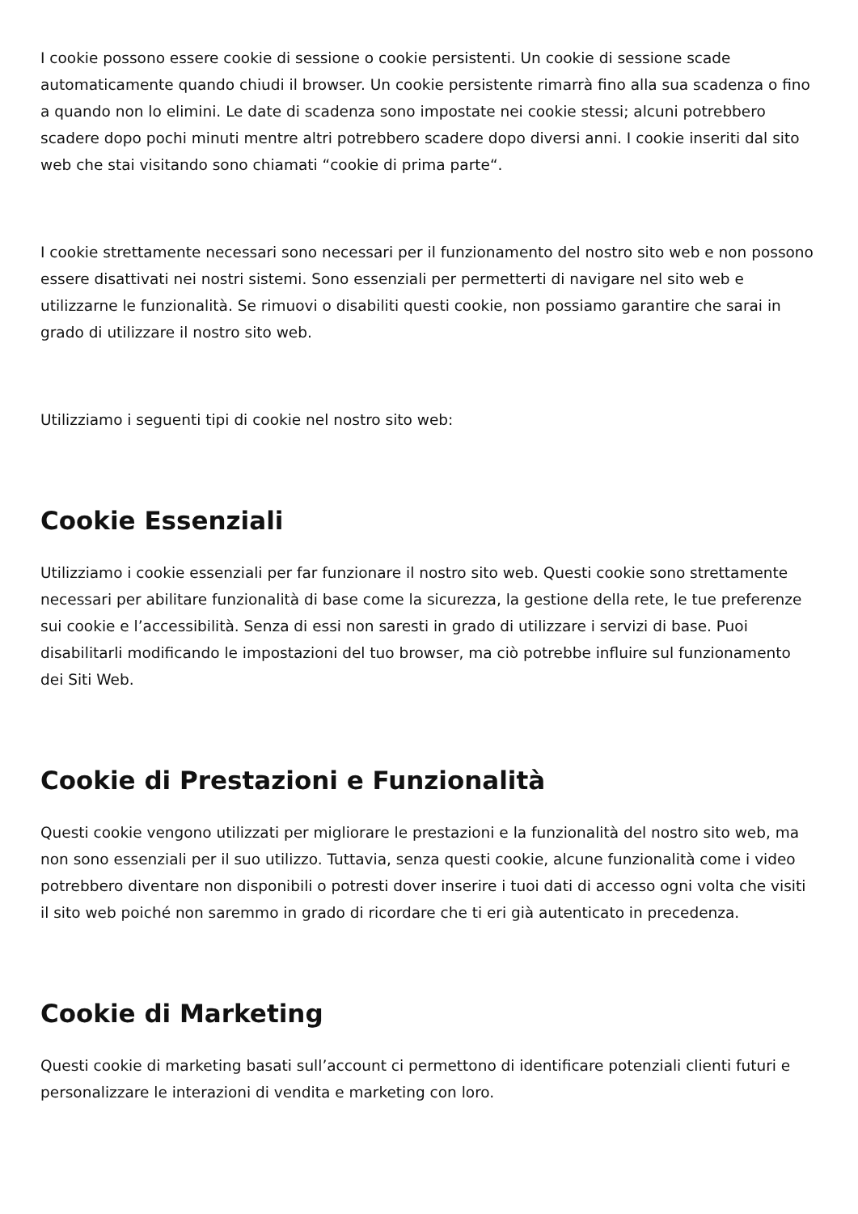I cookie possono essere cookie di sessione o cookie persistenti. Un cookie di sessione scade automaticamente quando chiudi il browser. Un cookie persistente rimarrà fino alla sua scadenza o fino a quando non lo elimini. Le date di scadenza sono impostate nei cookie stessi; alcuni potrebbero scadere dopo pochi minuti mentre altri potrebbero scadere dopo diversi anni. I cookie inseriti dal sito web che stai visitando sono chiamati “cookie di prima parte“.
I cookie strettamente necessari sono necessari per il funzionamento del nostro sito web e non possono essere disattivati nei nostri sistemi. Sono essenziali per permetterti di navigare nel sito web e utilizzarne le funzionalità. Se rimuovi o disabiliti questi cookie, non possiamo garantire che sarai in grado di utilizzare il nostro sito web.
Utilizziamo i seguenti tipi di cookie nel nostro sito web:
Cookie Essenziali
Utilizziamo i cookie essenziali per far funzionare il nostro sito web. Questi cookie sono strettamente necessari per abilitare funzionalità di base come la sicurezza, la gestione della rete, le tue preferenze sui cookie e l’accessibilità. Senza di essi non saresti in grado di utilizzare i servizi di base. Puoi disabilitarli modificando le impostazioni del tuo browser, ma ciò potrebbe influire sul funzionamento dei Siti Web.
Cookie di Prestazioni e Funzionalità
Questi cookie vengono utilizzati per migliorare le prestazioni e la funzionalità del nostro sito web, ma non sono essenziali per il suo utilizzo. Tuttavia, senza questi cookie, alcune funzionalità come i video potrebbero diventare non disponibili o potresti dover inserire i tuoi dati di accesso ogni volta che visiti il sito web poiché non saremmo in grado di ricordare che ti eri già autenticato in precedenza.
Cookie di Marketing
Questi cookie di marketing basati sull’account ci permettono di identificare potenziali clienti futuri e personalizzare le interazioni di vendita e marketing con loro.